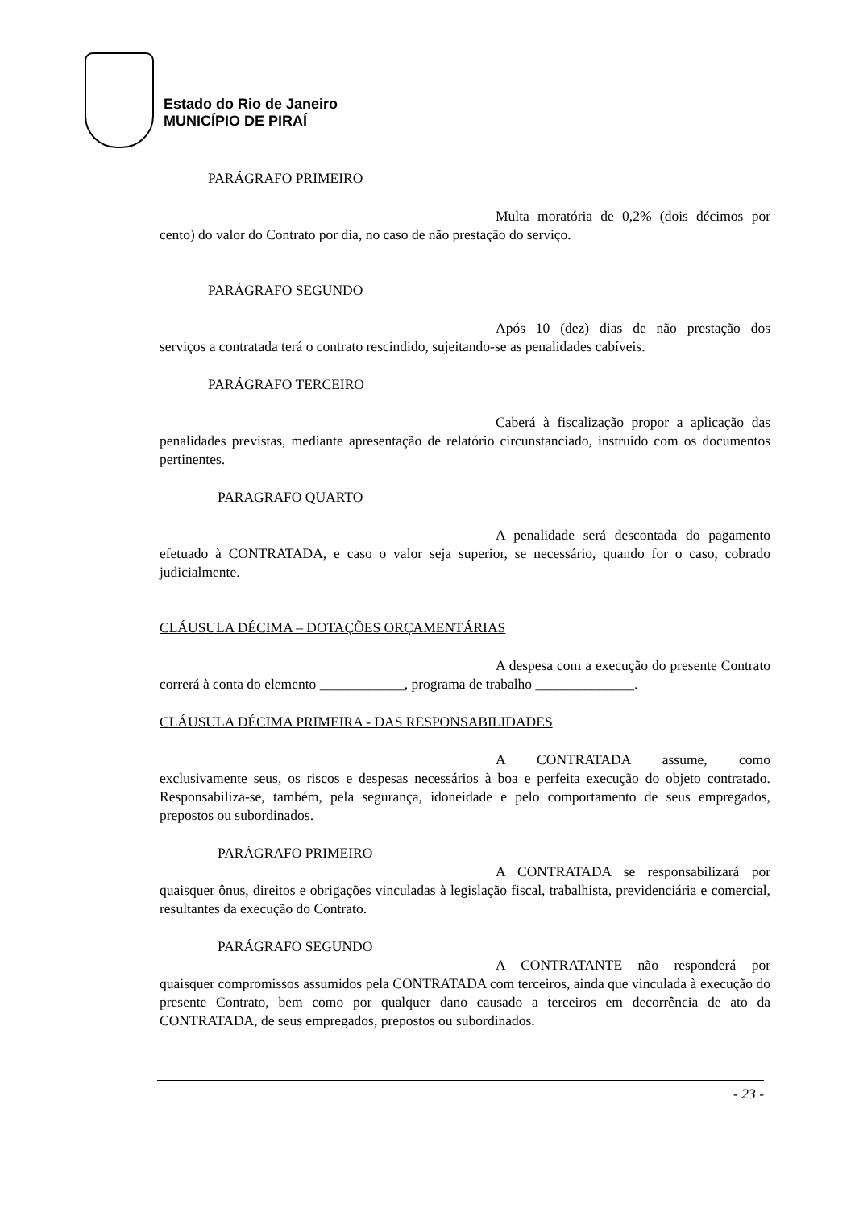Estado do Rio de Janeiro
MUNICÍPIO DE PIRAÍ
PARÁGRAFO PRIMEIRO
Multa moratória de 0,2% (dois décimos por cento) do valor do Contrato por dia, no caso de não prestação do serviço.
PARÁGRAFO SEGUNDO
Após 10 (dez) dias de não prestação dos serviços a contratada terá o contrato rescindido, sujeitando-se as penalidades cabíveis.
PARÁGRAFO TERCEIRO
Caberá à fiscalização propor a aplicação das penalidades previstas, mediante apresentação de relatório circunstanciado, instruído com os documentos pertinentes.
PARAGRAFO QUARTO
A penalidade será descontada do pagamento efetuado à CONTRATADA, e caso o valor seja superior, se necessário, quando for o caso, cobrado judicialmente.
CLÁUSULA DÉCIMA – DOTAÇÕES ORÇAMENTÁRIAS
A despesa com a execução do presente Contrato correrá à conta do elemento ____________, programa de trabalho ______________.
CLÁUSULA DÉCIMA PRIMEIRA - DAS RESPONSABILIDADES
A CONTRATADA assume, como exclusivamente seus, os riscos e despesas necessários à boa e perfeita execução do objeto contratado. Responsabiliza-se, também, pela segurança, idoneidade e pelo comportamento de seus empregados, prepostos ou subordinados.
PARÁGRAFO PRIMEIRO
A CONTRATADA se responsabilizará por quaisquer ônus, direitos e obrigações vinculadas à legislação fiscal, trabalhista, previdenciária e comercial, resultantes da execução do Contrato.
PARÁGRAFO SEGUNDO
A CONTRATANTE não responderá por quaisquer compromissos assumidos pela CONTRATADA com terceiros, ainda que vinculada à execução do presente Contrato, bem como por qualquer dano causado a terceiros em decorrência de ato da CONTRATADA, de seus empregados, prepostos ou subordinados.
- 23 -